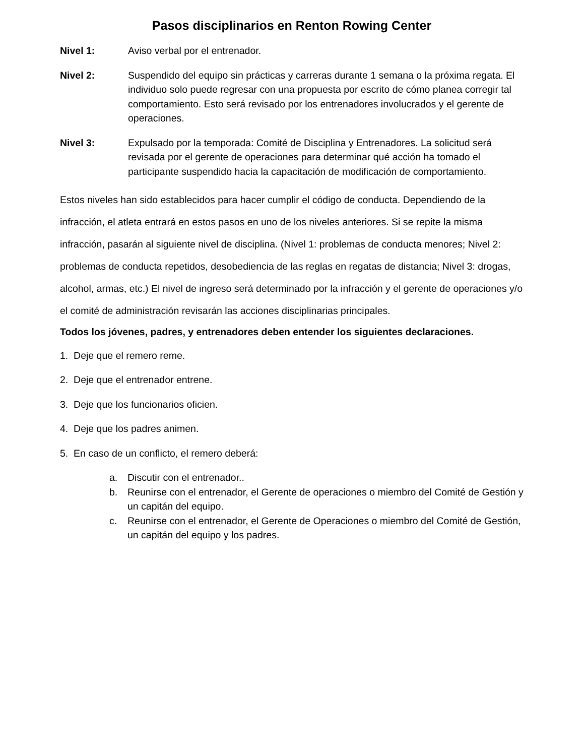Pasos disciplinarios en Renton Rowing Center
Nivel 1: Aviso verbal por el entrenador.
Nivel 2: Suspendido del equipo sin prácticas y carreras durante 1 semana o la próxima regata. El individuo solo puede regresar con una propuesta por escrito de cómo planea corregir tal comportamiento. Esto será revisado por los entrenadores involucrados y el gerente de operaciones.
Nivel 3: Expulsado por la temporada: Comité de Disciplina y Entrenadores. La solicitud será revisada por el gerente de operaciones para determinar qué acción ha tomado el participante suspendido hacia la capacitación de modificación de comportamiento.
Estos niveles han sido establecidos para hacer cumplir el código de conducta. Dependiendo de la infracción, el atleta entrará en estos pasos en uno de los niveles anteriores. Si se repite la misma infracción, pasarán al siguiente nivel de disciplina. (Nivel 1: problemas de conducta menores; Nivel 2: problemas de conducta repetidos, desobediencia de las reglas en regatas de distancia; Nivel 3: drogas, alcohol, armas, etc.) El nivel de ingreso será determinado por la infracción y el gerente de operaciones y/o el comité de administración revisarán las acciones disciplinarias principales.
Todos los jóvenes, padres, y entrenadores deben entender los siguientes declaraciones.
1. Deje que el remero reme.
2. Deje que el entrenador entrene.
3. Deje que los funcionarios oficien.
4. Deje que los padres animen.
5. En caso de un conflicto, el remero deberá:
a. Discutir con el entrenador..
b. Reunirse con el entrenador, el Gerente de operaciones o miembro del Comité de Gestión y un capitán del equipo.
c. Reunirse con el entrenador, el Gerente de Operaciones o miembro del Comité de Gestión, un capitán del equipo y los padres.